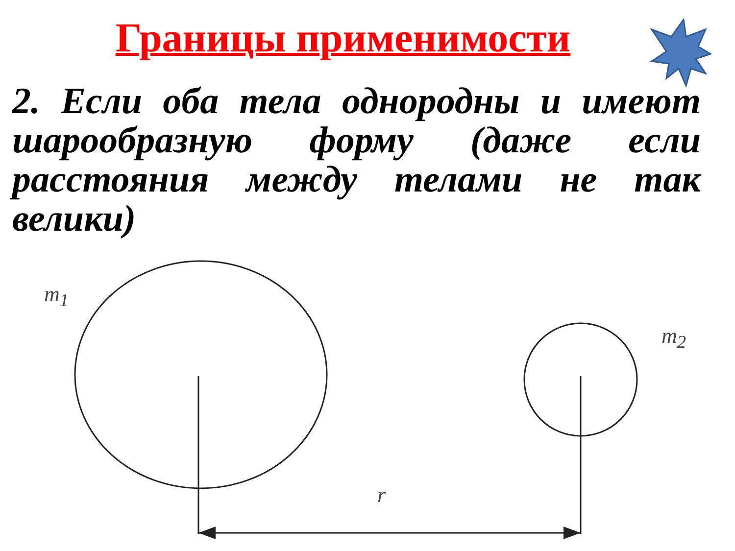Границы применимости
2. Если оба тела однородны и имеют шарообразную форму (даже если расстояния между телами не так велики)
m<sub>1</sub>
m<sub>2</sub>
r